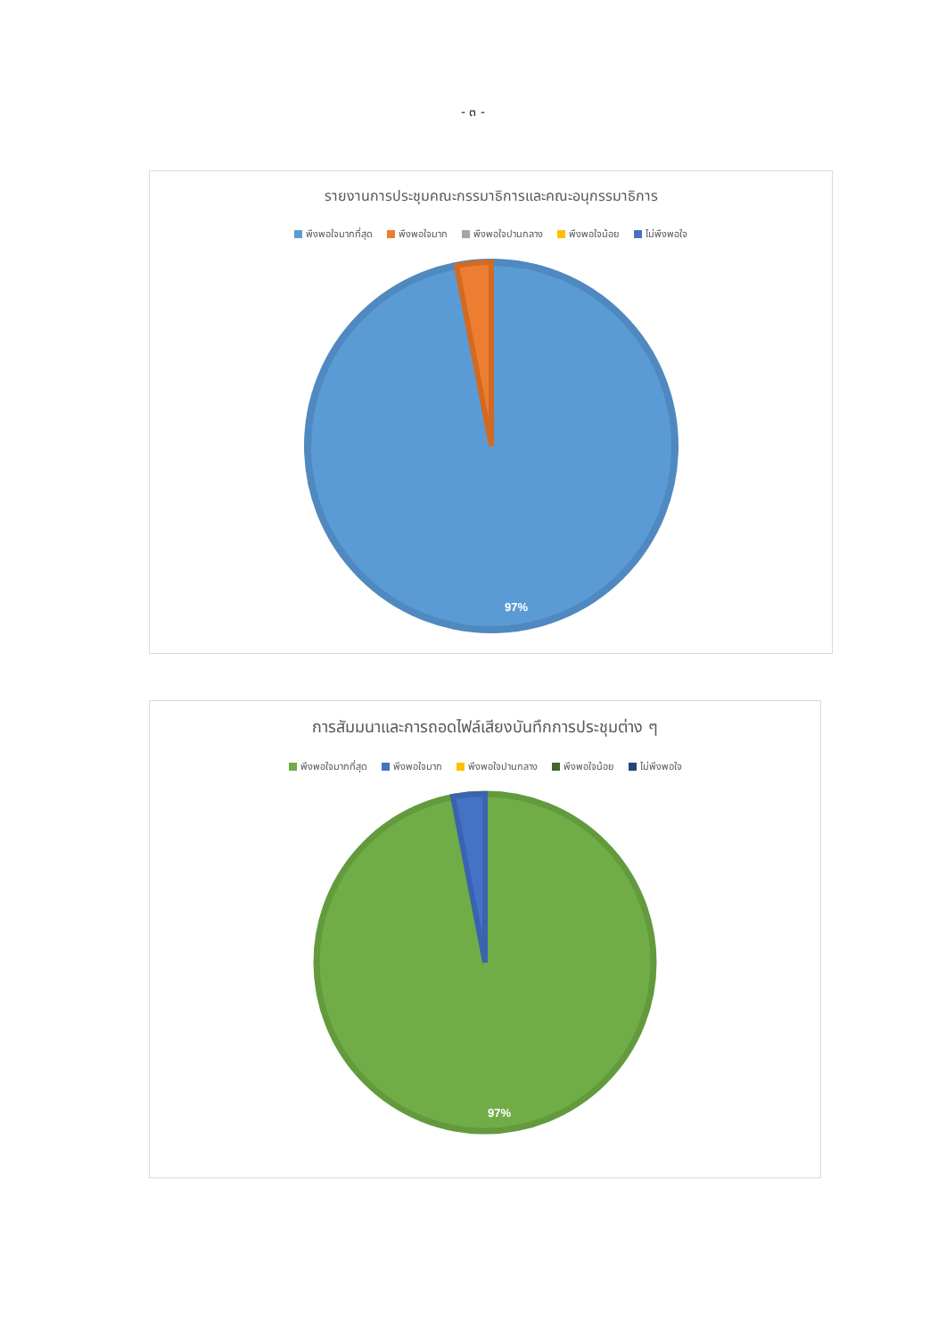- ๓ -
รายงานการประชุมคณะกรรมาธิการและคณะอนุกรรมาธิการ
พึงพอใจมากที่สุด พึงพอใจมาก พึงพอใจปานกลาง พึงพอใจน้อย ไม่พึงพอใจ
97%
การสัมมนาและการถอดไฟล์เสียงบันทึกการประชุมต่าง ๆ
พึงพอใจมากที่สุด พึงพอใจมาก พึงพอใจปานกลาง พึงพอใจน้อย ไม่พึงพอใจ
97%